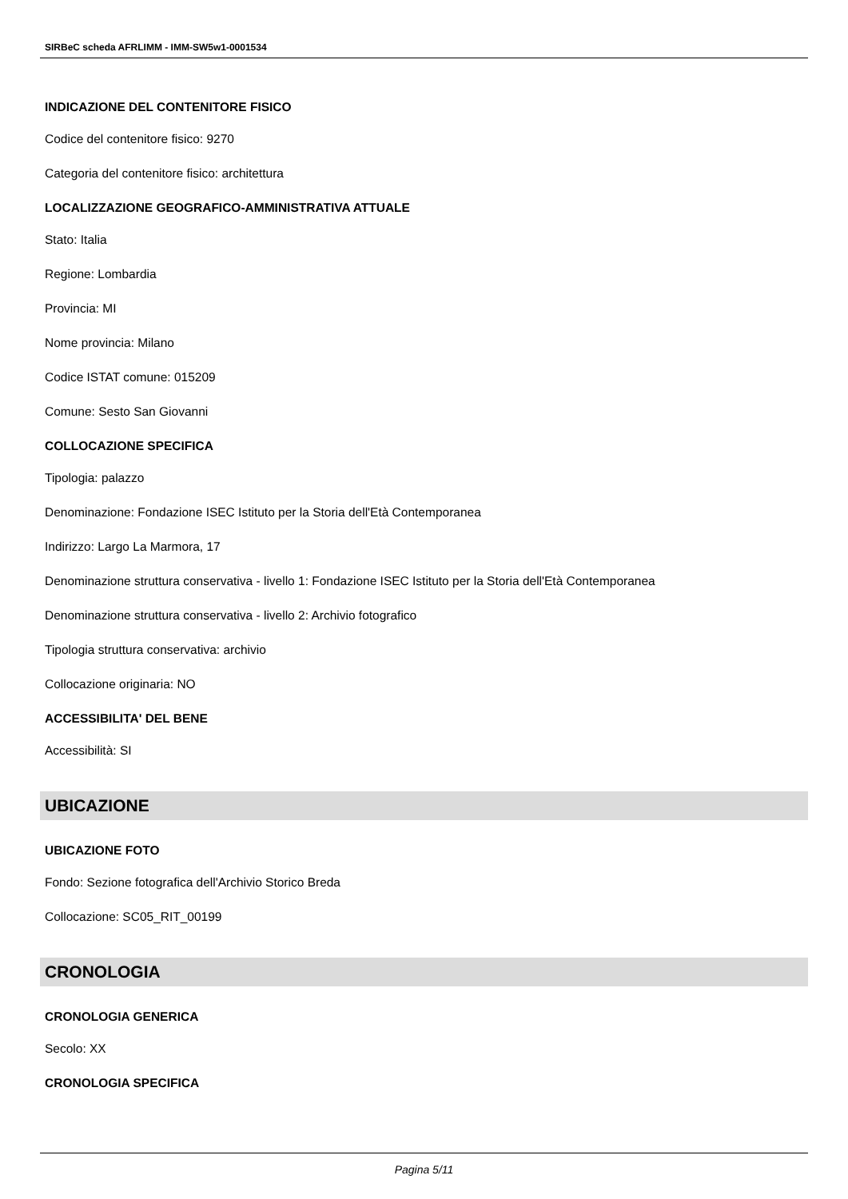SIRBeC scheda AFRLIMM - IMM-SW5w1-0001534
INDICAZIONE DEL CONTENITORE FISICO
Codice del contenitore fisico: 9270
Categoria del contenitore fisico: architettura
LOCALIZZAZIONE GEOGRAFICO-AMMINISTRATIVA ATTUALE
Stato: Italia
Regione: Lombardia
Provincia: MI
Nome provincia: Milano
Codice ISTAT comune: 015209
Comune: Sesto San Giovanni
COLLOCAZIONE SPECIFICA
Tipologia: palazzo
Denominazione: Fondazione ISEC Istituto per la Storia dell'Età Contemporanea
Indirizzo: Largo La Marmora, 17
Denominazione struttura conservativa - livello 1: Fondazione ISEC Istituto per la Storia dell'Età Contemporanea
Denominazione struttura conservativa - livello 2: Archivio fotografico
Tipologia struttura conservativa: archivio
Collocazione originaria: NO
ACCESSIBILITA' DEL BENE
Accessibilità: SI
UBICAZIONE
UBICAZIONE FOTO
Fondo: Sezione fotografica dell'Archivio Storico Breda
Collocazione: SC05_RIT_00199
CRONOLOGIA
CRONOLOGIA GENERICA
Secolo: XX
CRONOLOGIA SPECIFICA
Pagina 5/11